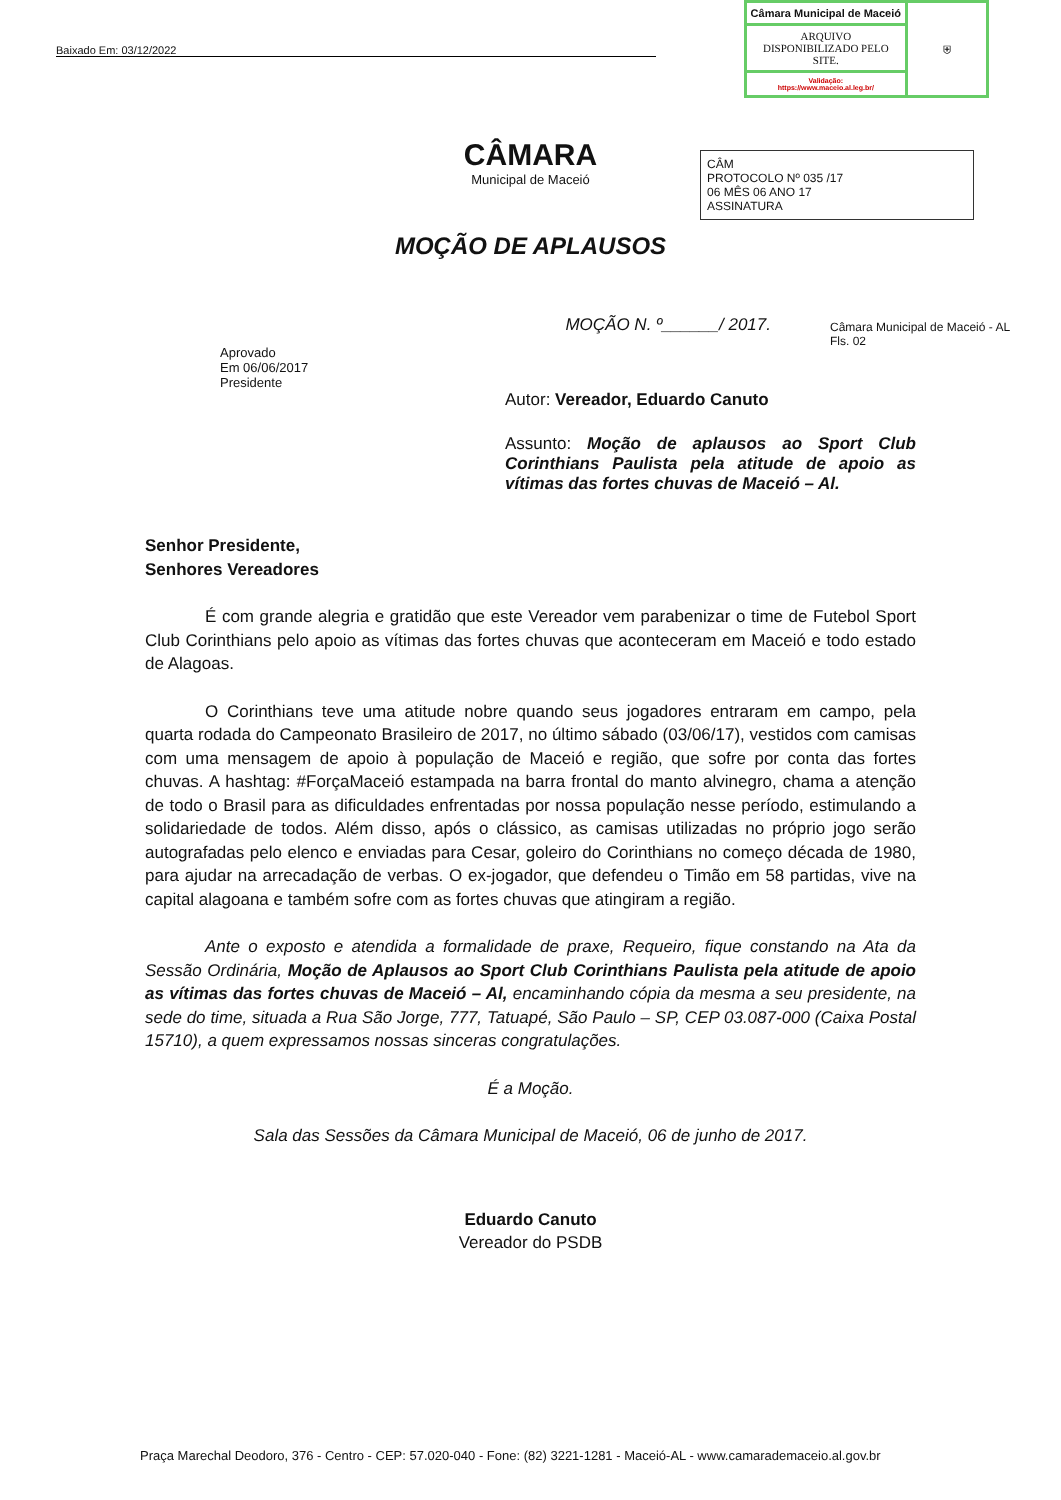Baixado Em: 03/12/2022
| Câmara Municipal de Maceió | ⛨ |
| ARQUIVO DISPONIBILIZADO PELO SITE. | |
| Validação: https://www.maceio.al.leg.br/ | |
CÂM
PROTOCOLO Nº 035 /17
06 MÊS 06 ANO 17
ASSINATURA
CÂMARA
Municipal de Maceió
Câmara Municipal de Maceió - AL
Fls. 02
MOÇÃO DE APLAUSOS
MOÇÃO N. º______/ 2017.
Aprovado
Em 06/06/2017
Presidente
Autor: Vereador, Eduardo Canuto
Assunto: Moção de aplausos ao Sport Club Corinthians Paulista pela atitude de apoio as vítimas das fortes chuvas de Maceió – Al.
Senhor Presidente,
Senhores Vereadores
É com grande alegria e gratidão que este Vereador vem parabenizar o time de Futebol Sport Club Corinthians pelo apoio as vítimas das fortes chuvas que aconteceram em Maceió e todo estado de Alagoas.
O Corinthians teve uma atitude nobre quando seus jogadores entraram em campo, pela quarta rodada do Campeonato Brasileiro de 2017, no último sábado (03/06/17), vestidos com camisas com uma mensagem de apoio à população de Maceió e região, que sofre por conta das fortes chuvas. A hashtag: #ForçaMaceió estampada na barra frontal do manto alvinegro, chama a atenção de todo o Brasil para as dificuldades enfrentadas por nossa população nesse período, estimulando a solidariedade de todos. Além disso, após o clássico, as camisas utilizadas no próprio jogo serão autografadas pelo elenco e enviadas para Cesar, goleiro do Corinthians no começo década de 1980, para ajudar na arrecadação de verbas. O ex-jogador, que defendeu o Timão em 58 partidas, vive na capital alagoana e também sofre com as fortes chuvas que atingiram a região.
Ante o exposto e atendida a formalidade de praxe, Requeiro, fique constando na Ata da Sessão Ordinária, Moção de Aplausos ao Sport Club Corinthians Paulista pela atitude de apoio as vítimas das fortes chuvas de Maceió – Al, encaminhando cópia da mesma a seu presidente, na sede do time, situada a Rua São Jorge, 777, Tatuapé, São Paulo – SP, CEP 03.087-000 (Caixa Postal 15710), a quem expressamos nossas sinceras congratulações.
É a Moção.
Sala das Sessões da Câmara Municipal de Maceió, 06 de junho de 2017.
Eduardo Canuto
Vereador do PSDB
Praça Marechal Deodoro, 376 - Centro - CEP: 57.020-040 - Fone: (82) 3221-1281 - Maceió-AL - www.camarademaceio.al.gov.br